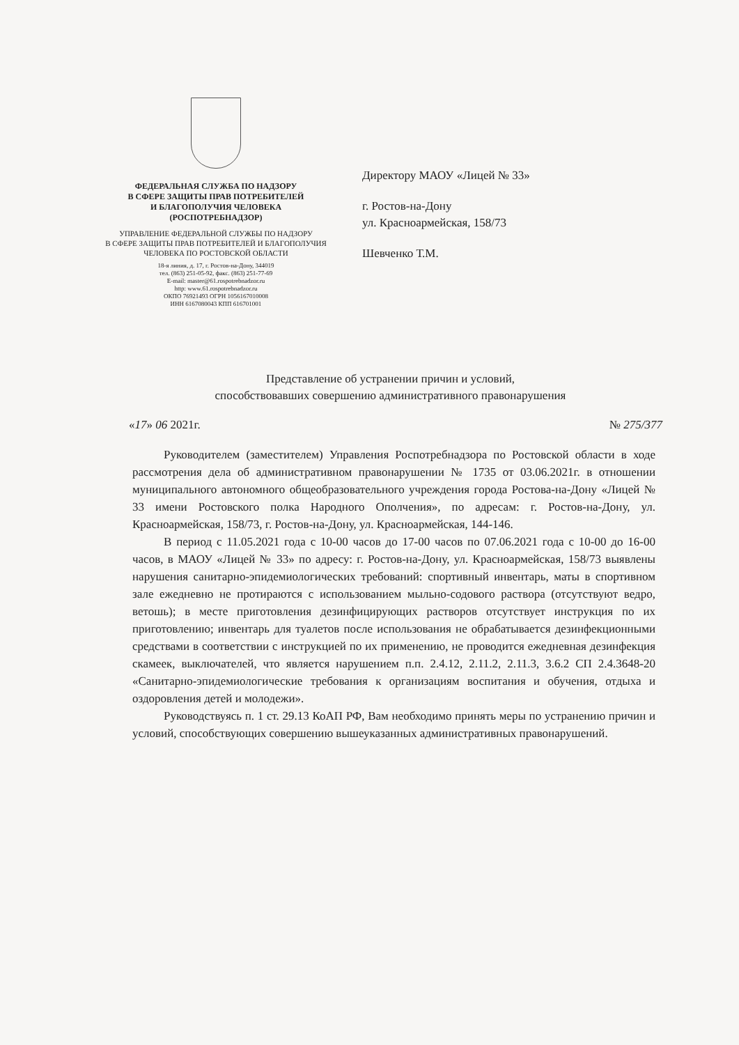ФЕДЕРАЛЬНАЯ СЛУЖБА ПО НАДЗОРУ
В СФЕРЕ ЗАЩИТЫ ПРАВ ПОТРЕБИТЕЛЕЙ
И БЛАГОПОЛУЧИЯ ЧЕЛОВЕКА
(РОСПОТРЕБНАДЗОР)
УПРАВЛЕНИЕ ФЕДЕРАЛЬНОЙ СЛУЖБЫ ПО НАДЗОРУ
В СФЕРЕ ЗАЩИТЫ ПРАВ ПОТРЕБИТЕЛЕЙ И БЛАГОПОЛУЧИЯ
ЧЕЛОВЕКА ПО РОСТОВСКОЙ ОБЛАСТИ
18-я линия, д. 17, г. Ростов-на-Дону, 344019
тел. (863) 251-05-92, факс. (863) 251-77-69
E-mail: master@61.rospotrebnadzor.ru
http: www.61.rospotrebnadzor.ru
ОКПО 76921493 ОГРН 1056167010008
ИНН 6167080043 КПП 616701001
Директору МАОУ «Лицей № 33»
г. Ростов-на-Дону
ул. Красноармейская, 158/73
Шевченко Т.М.
Представление об устранении причин и условий,
способствовавших совершению административного правонарушения
«17» 06 2021г. № 275/377
Руководителем (заместителем) Управления Роспотребнадзора по Ростовской области в ходе рассмотрения дела об административном правонарушении № 1735 от 03.06.2021г. в отношении муниципального автономного общеобразовательного учреждения города Ростова-на-Дону «Лицей № 33 имени Ростовского полка Народного Ополчения», по адресам: г. Ростов-на-Дону, ул. Красноармейская, 158/73, г. Ростов-на-Дону, ул. Красноармейская, 144-146.
В период с 11.05.2021 года с 10-00 часов до 17-00 часов по 07.06.2021 года с 10-00 до 16-00 часов, в МАОУ «Лицей № 33» по адресу: г. Ростов-на-Дону, ул. Красноармейская, 158/73 выявлены нарушения санитарно-эпидемиологических требований: спортивный инвентарь, маты в спортивном зале ежедневно не протираются с использованием мыльно-содового раствора (отсутствуют ведро, ветошь); в месте приготовления дезинфицирующих растворов отсутствует инструкция по их приготовлению; инвентарь для туалетов после использования не обрабатывается дезинфекционными средствами в соответствии с инструкцией по их применению, не проводится ежедневная дезинфекция скамеек, выключателей, что является нарушением п.п. 2.4.12, 2.11.2, 2.11.3, 3.6.2 СП 2.4.3648-20 «Санитарно-эпидемиологические требования к организациям воспитания и обучения, отдыха и оздоровления детей и молодежи».
Руководствуясь п. 1 ст. 29.13 КоАП РФ, Вам необходимо принять меры по устранению причин и условий, способствующих совершению вышеуказанных административных правонарушений.